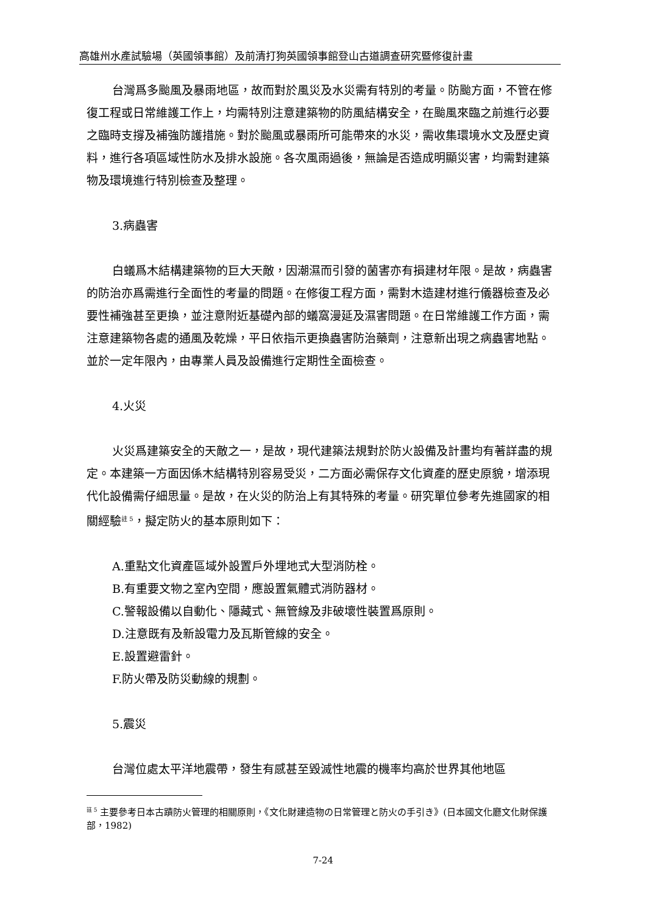高雄州水產試驗場（英國領事館）及前清打狗英國領事館登山古道調查研究暨修復計畫
台灣爲多颱風及暴雨地區，故而對於風災及水災需有特別的考量。防颱方面，不管在修復工程或日常維護工作上，均需特別注意建築物的防風結構安全，在颱風來臨之前進行必要之臨時支撐及補強防護措施。對於颱風或暴雨所可能帶來的水災，需收集環境水文及歷史資料，進行各項區域性防水及排水設施。各次風雨過後，無論是否造成明顯災害，均需對建築物及環境進行特別檢查及整理。
3.病蟲害
白蟻爲木結構建築物的巨大天敵，因潮濕而引發的菌害亦有損建材年限。是故，病蟲害的防治亦爲需進行全面性的考量的問題。在修復工程方面，需對木造建材進行儀器檢查及必要性補強甚至更換，並注意附近基礎內部的蟻窩漫延及濕害問題。在日常維護工作方面，需注意建築物各處的通風及乾燥，平日依指示更換蟲害防治藥劑，注意新出現之病蟲害地點。並於一定年限內，由專業人員及設備進行定期性全面檢查。
4.火災
火災爲建築安全的天敵之一，是故，現代建築法規對於防火設備及計畫均有著詳盡的規定。本建築一方面因係木結構特別容易受災，二方面必需保存文化資產的歷史原貌，增添現代化設備需仔細思量。是故，在火災的防治上有其特殊的考量。研究單位參考先進國家的相關經驗<sup>註 5</sup>，擬定防火的基本原則如下：
A.重點文化資產區域外設置戶外埋地式大型消防栓。
B.有重要文物之室內空間，應設置氣體式消防器材。
C.警報設備以自動化、隱藏式、無管線及非破壞性裝置爲原則。
D.注意既有及新設電力及瓦斯管線的安全。
E.設置避雷針。
F.防火帶及防災動線的規劃。
5.震災
台灣位處太平洋地震帶，發生有感甚至毀滅性地震的機率均高於世界其他地區
<sup>註 5</sup> 主要參考日本古蹟防火管理的相關原則，《文化財建造物の日常管理と防火の手引き》(日本國文化廳文化財保護部，1982)
7-24